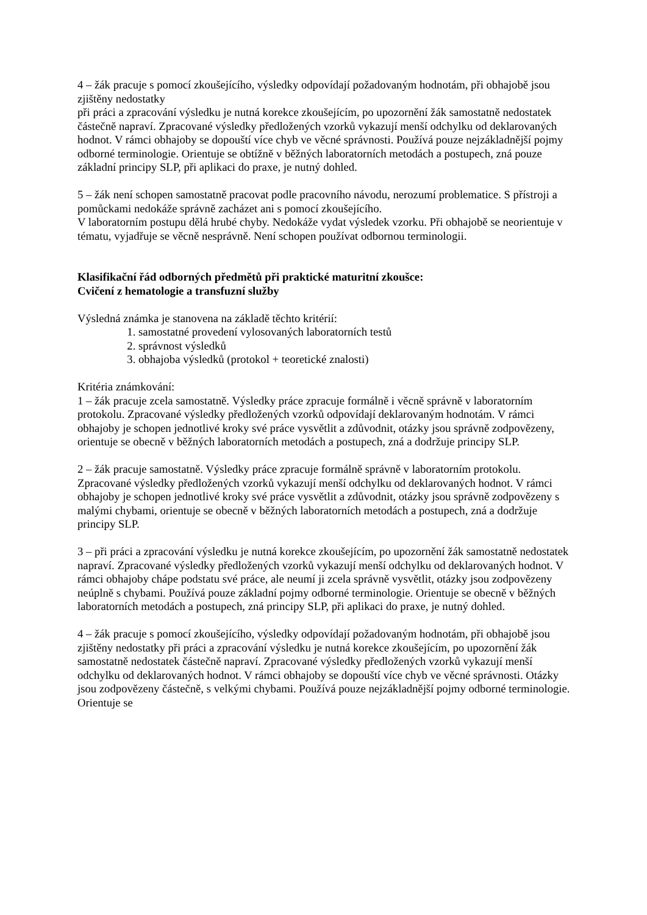4 – žák pracuje s pomocí zkoušejícího, výsledky odpovídají požadovaným hodnotám, při obhajobě jsou zjištěny nedostatky
při práci a zpracování výsledku je nutná korekce zkoušejícím, po upozornění žák samostatně nedostatek částečně napraví. Zpracované výsledky předložených vzorků vykazují menší odchylku od deklarovaných hodnot. V rámci obhajoby se dopouští více chyb ve věcné správnosti. Používá pouze nejzákladnější pojmy odborné terminologie. Orientuje se obtížně v běžných laboratorních metodách a postupech, zná pouze základní principy SLP, při aplikaci do praxe, je nutný dohled.
5 – žák není schopen samostatně pracovat podle pracovního návodu, nerozumí problematice. S přístroji a pomůckami nedokáže správně zacházet ani s pomocí zkoušejícího.
V laboratorním postupu dělá hrubé chyby. Nedokáže vydat výsledek vzorku. Při obhajobě se neorientuje v tématu, vyjadřuje se věcně nesprávně. Není schopen používat odbornou terminologii.
Klasifikační řád odborných předmětů při praktické maturitní zkoušce:
Cvičení z hematologie a transfuzní služby
Výsledná známka je stanovena na základě těchto kritérií:
1. samostatné provedení vylosovaných laboratorních testů
2. správnost výsledků
3. obhajoba výsledků (protokol + teoretické znalosti)
Kritéria známkování:
1 – žák pracuje zcela samostatně. Výsledky práce zpracuje formálně i věcně správně v laboratorním protokolu. Zpracované výsledky předložených vzorků odpovídají deklarovaným hodnotám. V rámci obhajoby je schopen jednotlivé kroky své práce vysvětlit a zdůvodnit, otázky jsou správně zodpovězeny, orientuje se obecně v běžných laboratorních metodách a postupech, zná a dodržuje principy SLP.
2 – žák pracuje samostatně. Výsledky práce zpracuje formálně správně v laboratorním protokolu. Zpracované výsledky předložených vzorků vykazují menší odchylku od deklarovaných hodnot. V rámci obhajoby je schopen jednotlivé kroky své práce vysvětlit a zdůvodnit, otázky jsou správně zodpovězeny s malými chybami, orientuje se obecně v běžných laboratorních metodách a postupech, zná a dodržuje principy SLP.
3 – při práci a zpracování výsledku je nutná korekce zkoušejícím, po upozornění žák samostatně nedostatek napraví. Zpracované výsledky předložených vzorků vykazují menší odchylku od deklarovaných hodnot. V rámci obhajoby chápe podstatu své práce, ale neumí ji zcela správně vysvětlit, otázky jsou zodpovězeny neúplně s chybami. Používá pouze základní pojmy odborné terminologie. Orientuje se obecně v běžných laboratorních metodách a postupech, zná principy SLP, při aplikaci do praxe, je nutný dohled.
4 – žák pracuje s pomocí zkoušejícího, výsledky odpovídají požadovaným hodnotám, při obhajobě jsou zjištěny nedostatky při práci a zpracování výsledku je nutná korekce zkoušejícím, po upozornění žák samostatně nedostatek částečně napraví. Zpracované výsledky předložených vzorků vykazují menší odchylku od deklarovaných hodnot. V rámci obhajoby se dopouští více chyb ve věcné správnosti. Otázky jsou zodpovězeny částečně, s velkými chybami. Používá pouze nejzákladnější pojmy odborné terminologie. Orientuje se